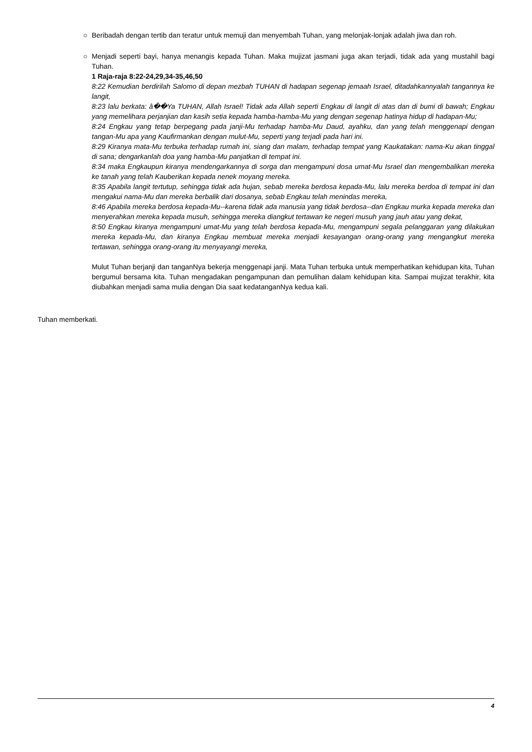○ Beribadah dengan tertib dan teratur untuk memuji dan menyembah Tuhan, yang melonjak-lonjak adalah jiwa dan roh.
○ Menjadi seperti bayi, hanya menangis kepada Tuhan. Maka mujizat jasmani juga akan terjadi, tidak ada yang mustahil bagi Tuhan.
1 Raja-raja 8:22-24,29,34-35,46,50
8:22 Kemudian berdirilah Salomo di depan mezbah TUHAN di hadapan segenap jemaah Israel, ditadahkannyalah tangannya ke langit,
8:23 lalu berkata: â��Ya TUHAN, Allah Israel! Tidak ada Allah seperti Engkau di langit di atas dan di bumi di bawah; Engkau yang memelihara perjanjian dan kasih setia kepada hamba-hamba-Mu yang dengan segenap hatinya hidup di hadapan-Mu;
8:24 Engkau yang tetap berpegang pada janji-Mu terhadap hamba-Mu Daud, ayahku, dan yang telah menggenapi dengan tangan-Mu apa yang Kaufirmankan dengan mulut-Mu, seperti yang terjadi pada hari ini.
8:29 Kiranya mata-Mu terbuka terhadap rumah ini, siang dan malam, terhadap tempat yang Kaukatakan: nama-Ku akan tinggal di sana; dengarkanlah doa yang hamba-Mu panjatkan di tempat ini.
8:34 maka Engkaupun kiranya mendengarkannya di sorga dan mengampuni dosa umat-Mu Israel dan mengembalikan mereka ke tanah yang telah Kauberikan kepada nenek moyang mereka.
8:35 Apabila langit tertutup, sehingga tidak ada hujan, sebab mereka berdosa kepada-Mu, lalu mereka berdoa di tempat ini dan mengakui nama-Mu dan mereka berbalik dari dosanya, sebab Engkau telah menindas mereka,
8:46 Apabila mereka berdosa kepada-Mu--karena tidak ada manusia yang tidak berdosa--dan Engkau murka kepada mereka dan menyerahkan mereka kepada musuh, sehingga mereka diangkut tertawan ke negeri musuh yang jauh atau yang dekat,
8:50 Engkau kiranya mengampuni umat-Mu yang telah berdosa kepada-Mu, mengampuni segala pelanggaran yang dilakukan mereka kepada-Mu, dan kiranya Engkau membuat mereka menjadi kesayangan orang-orang yang mengangkut mereka tertawan, sehingga orang-orang itu menyayangi mereka,
Mulut Tuhan berjanji dan tanganNya bekerja menggenapi janji. Mata Tuhan terbuka untuk memperhatikan kehidupan kita, Tuhan bergumul bersama kita. Tuhan mengadakan pengampunan dan pemulihan dalam kehidupan kita. Sampai mujizat terakhir, kita diubahkan menjadi sama mulia dengan Dia saat kedatanganNya kedua kali.
Tuhan memberkati.
4